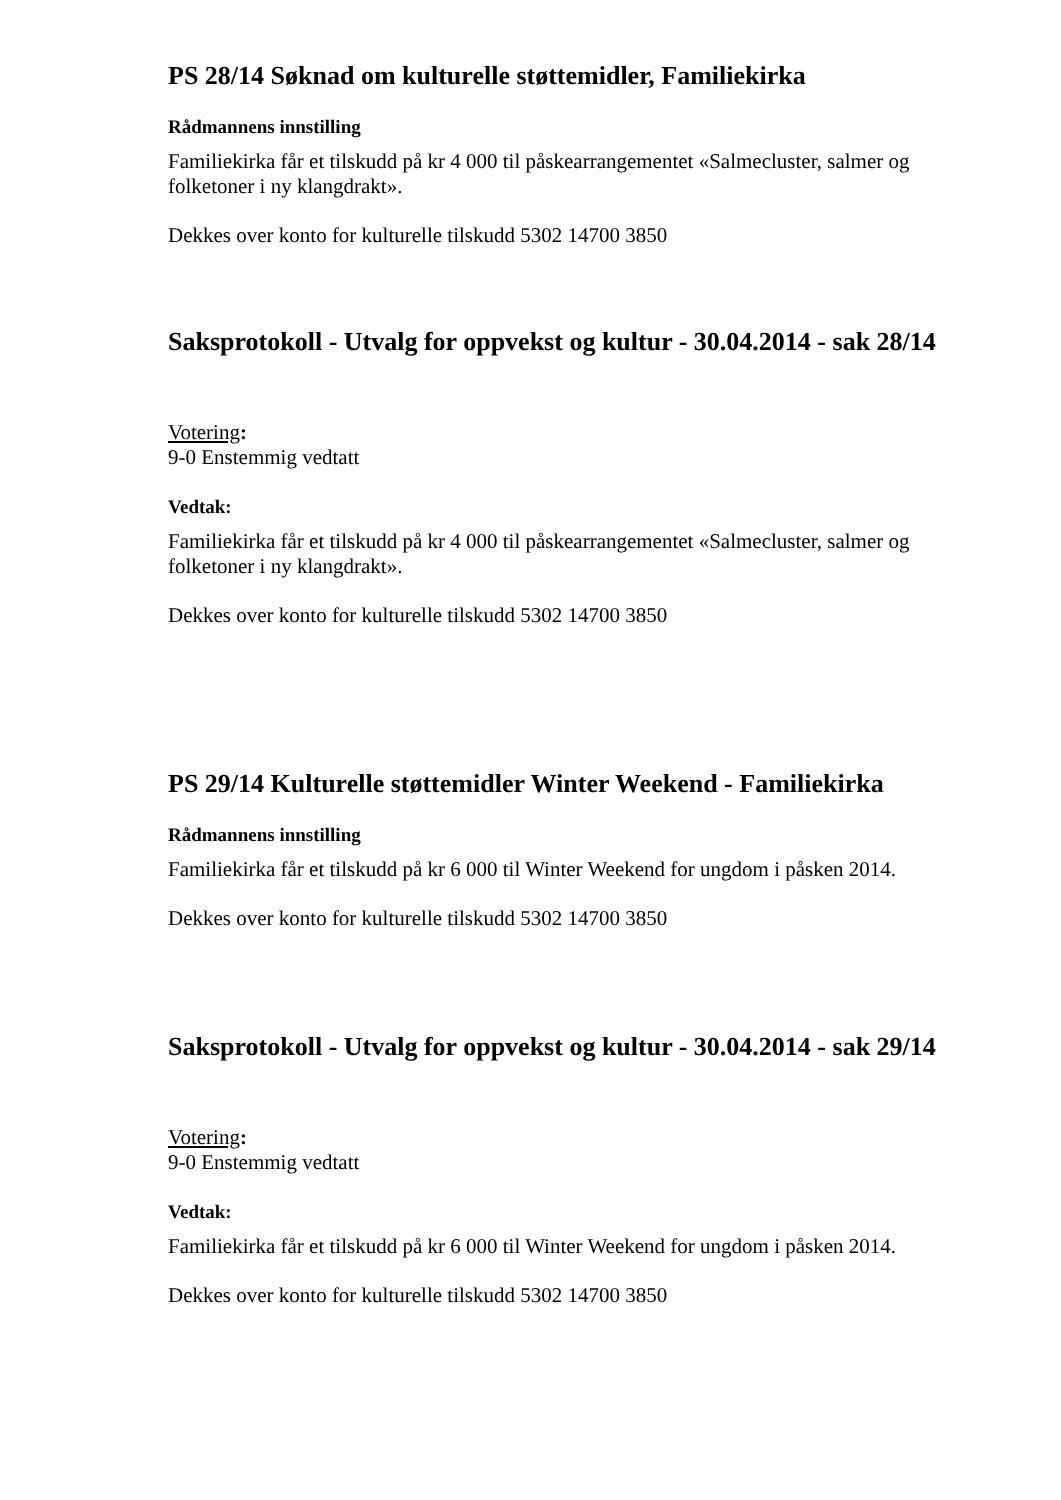PS 28/14 Søknad om kulturelle støttemidler, Familiekirka
Rådmannens innstilling
Familiekirka får et tilskudd på kr 4 000 til påskearrangementet «Salmecluster, salmer og folketoner i ny klangdrakt».
Dekkes over konto for kulturelle tilskudd 5302 14700 3850
Saksprotokoll - Utvalg for oppvekst og kultur - 30.04.2014 - sak 28/14
Votering:
9-0 Enstemmig vedtatt
Vedtak:
Familiekirka får et tilskudd på kr 4 000 til påskearrangementet «Salmecluster, salmer og folketoner i ny klangdrakt».
Dekkes over konto for kulturelle tilskudd 5302 14700 3850
PS 29/14 Kulturelle støttemidler Winter Weekend - Familiekirka
Rådmannens innstilling
Familiekirka får et tilskudd på kr 6 000 til Winter Weekend for ungdom i påsken 2014.
Dekkes over konto for kulturelle tilskudd 5302 14700 3850
Saksprotokoll - Utvalg for oppvekst og kultur - 30.04.2014 - sak 29/14
Votering:
9-0 Enstemmig vedtatt
Vedtak:
Familiekirka får et tilskudd på kr 6 000 til Winter Weekend for ungdom i påsken 2014.
Dekkes over konto for kulturelle tilskudd 5302 14700 3850